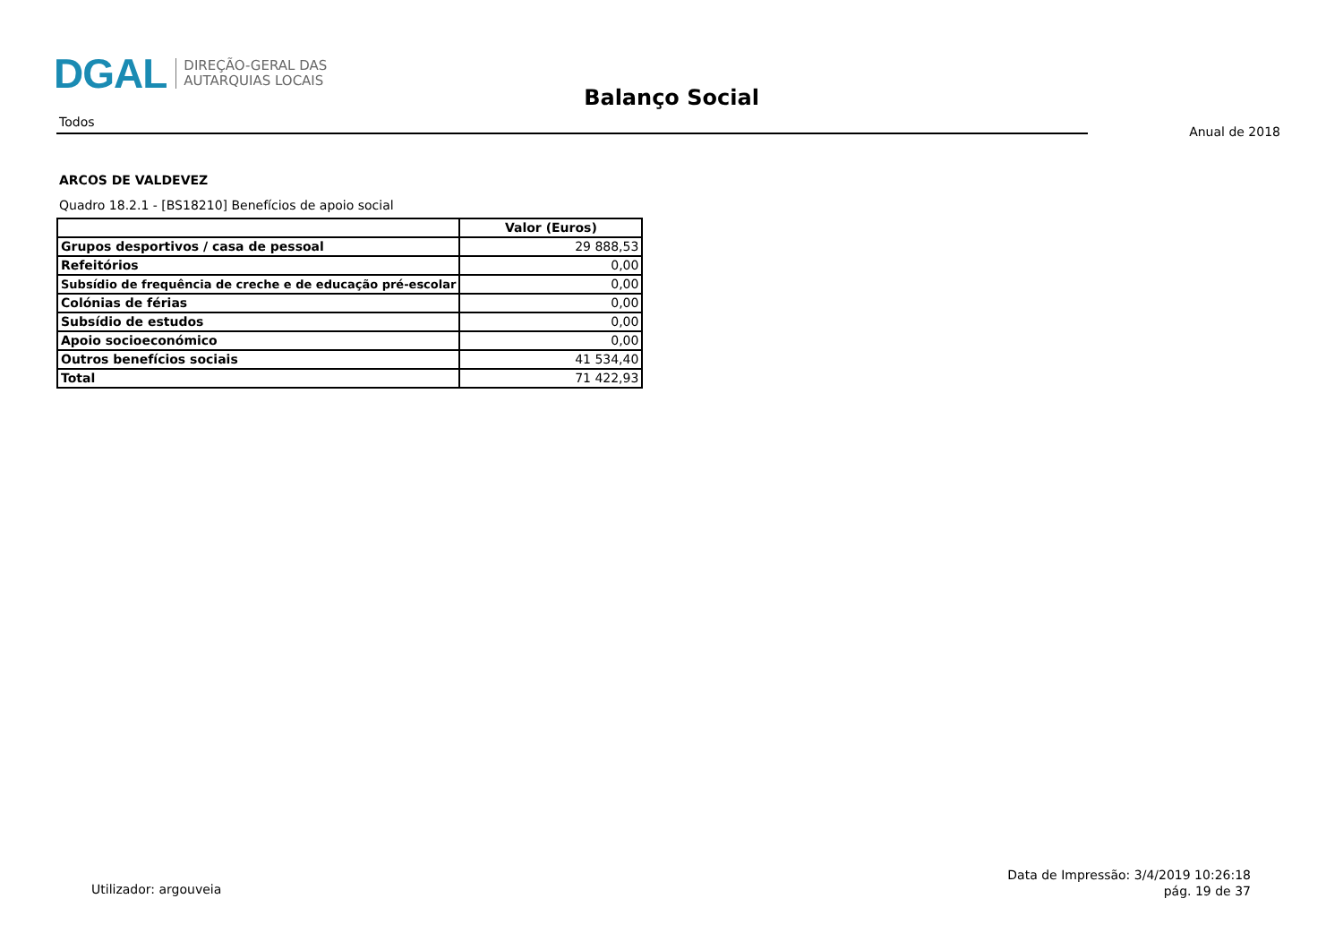DGAL
DIREÇÃO-GERAL DAS
AUTARQUIAS LOCAIS
Balanço Social
Todos
Anual de 2018
ARCOS DE VALDEVEZ
Quadro 18.2.1 - [BS18210] Benefícios de apoio social
| | Valor (Euros) |
| --- | --- |
| Grupos desportivos / casa de pessoal | 29 888,53 |
| Refeitórios | 0,00 |
| Subsídio de frequência de creche e de educação pré-escolar | 0,00 |
| Colónias de férias | 0,00 |
| Subsídio de estudos | 0,00 |
| Apoio socioeconómico | 0,00 |
| Outros benefícios sociais | 41 534,40 |
| Total | 71 422,93 |
Utilizador: argouveia
Data de Impressão: 3/4/2019 10:26:18
pág. 19 de 37